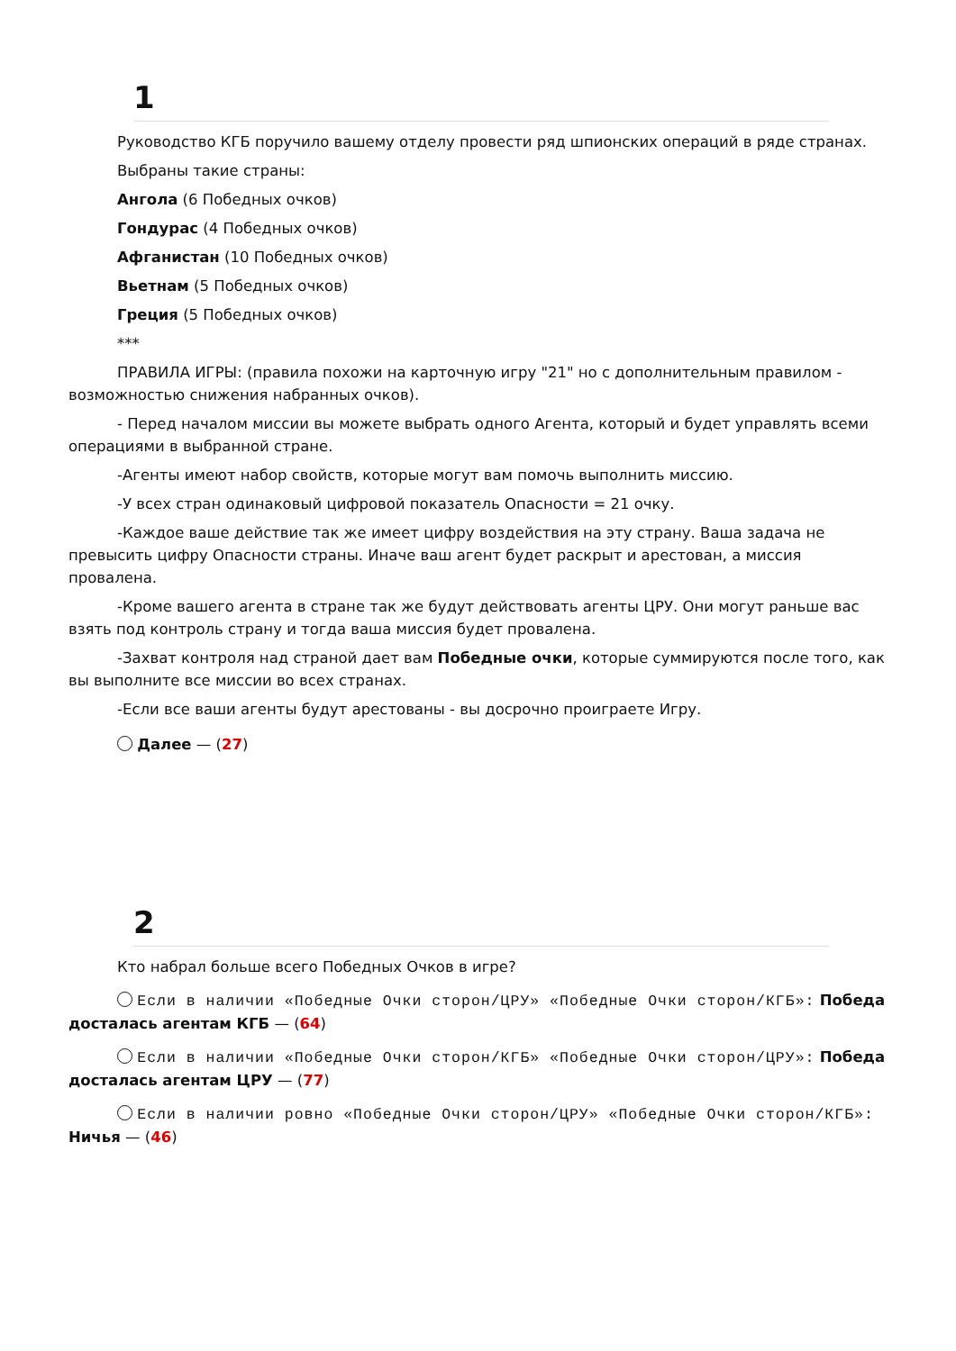1
Руководство КГБ поручило вашему отделу провести ряд шпионских операций в ряде странах.
Выбраны такие страны:
Ангола (6 Победных очков)
Гондурас (4 Победных очков)
Афганистан (10 Победных очков)
Вьетнам (5 Победных очков)
Греция (5 Победных очков)
***
ПРАВИЛА ИГРЫ: (правила похожи на карточную игру "21" но с дополнительным правилом - возможностью снижения набранных очков).
- Перед началом миссии вы можете выбрать одного Агента, который и будет управлять всеми операциями в выбранной стране.
-Агенты имеют набор свойств, которые могут вам помочь выполнить миссию.
-У всех стран одинаковый цифровой показатель Опасности = 21 очку.
-Каждое ваше действие так же имеет цифру воздействия на эту страну. Ваша задача не превысить цифру Опасности страны. Иначе ваш агент будет раскрыт и арестован, а миссия провалена.
-Кроме вашего агента в стране так же будут действовать агенты ЦРУ. Они могут раньше вас взять под контроль страну и тогда ваша миссия будет провалена.
-Захват контроля над страной дает вам Победные очки, которые суммируются после того, как вы выполните все миссии во всех странах.
-Если все ваши агенты будут арестованы - вы досрочно проиграете Игру.
Далее — (27)
2
Кто набрал больше всего Победных Очков в игре?
Если в наличии «Победные Очки сторон/ЦРУ» «Победные Очки сторон/КГБ»: Победа досталась агентам КГБ — (64)
Если в наличии «Победные Очки сторон/КГБ» «Победные Очки сторон/ЦРУ»: Победа досталась агентам ЦРУ — (77)
Если в наличии ровно «Победные Очки сторон/ЦРУ» «Победные Очки сторон/КГБ»: Ничья — (46)